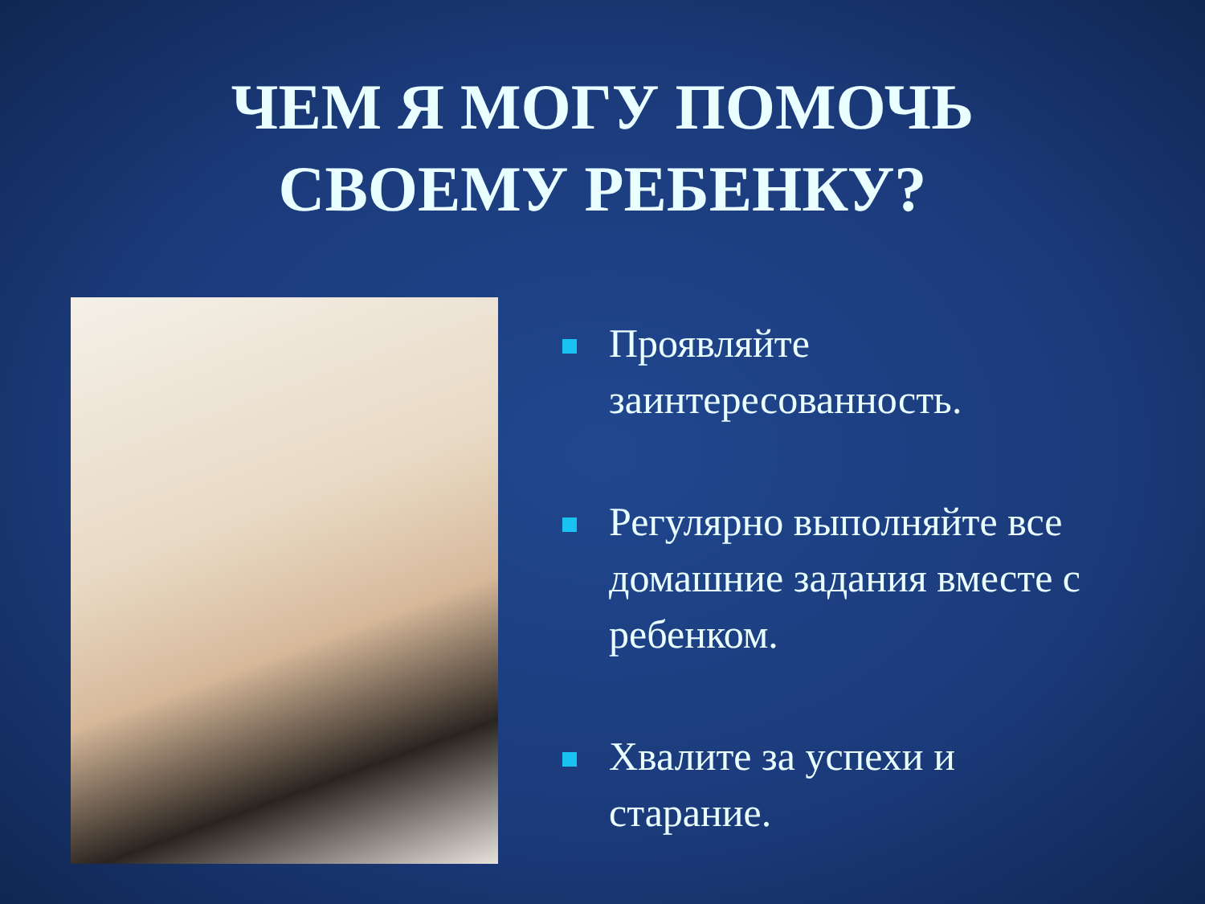ЧЕМ Я МОГУ ПОМОЧЬ
СВОЕМУ РЕБЕНКУ?
Проявляйте заинтересованность.
Регулярно выполняйте все домашние задания вместе с ребенком.
Хвалите за успехи и старание.